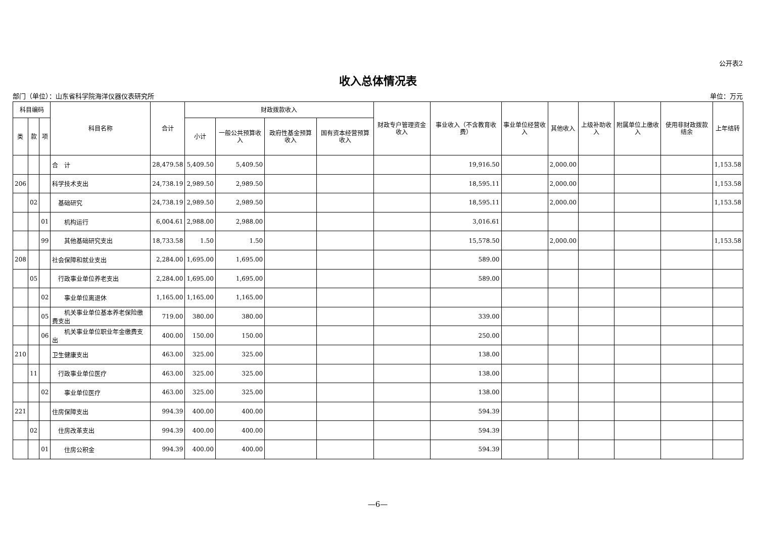公开表2
收入总体情况表
部门（单位）：山东省科学院海洋仪器仪表研究所 单位：万元
| 科目编码 | | | 科目名称 | 合计 | 财政拨款收入 | | | | 财政专户管理资金收入 | 事业收入（不含教育收费） | 事业单位经营收入 | 其他收入 | 上级补助收入 | 附属单位上缴收入 | 使用非财政拨款结余 | 上年结转 |
| --- | --- | --- | --- | --- | --- | --- | --- | --- | --- | --- | --- | --- | --- | --- | --- | --- |
| 类 | 款 | 项 | | | 小计 | 一般公共预算收入 | 政府性基金预算收入 | 国有资本经营预算收入 | | | | | | | | |
| | | | 合 计 | 28,479.58 | 5,409.50 | 5,409.50 | | | | 19,916.50 | | 2,000.00 | | | | 1,153.58 |
| 206 | | | 科学技术支出 | 24,738.19 | 2,989.50 | 2,989.50 | | | | 18,595.11 | | 2,000.00 | | | | 1,153.58 |
| | 02 | | 基础研究 | 24,738.19 | 2,989.50 | 2,989.50 | | | | 18,595.11 | | 2,000.00 | | | | 1,153.58 |
| | | 01 | 机构运行 | 6,004.61 | 2,988.00 | 2,988.00 | | | | 3,016.61 | | | | | | |
| | | 99 | 其他基础研究支出 | 18,733.58 | 1.50 | 1.50 | | | | 15,578.50 | | 2,000.00 | | | | 1,153.58 |
| 208 | | | 社会保障和就业支出 | 2,284.00 | 1,695.00 | 1,695.00 | | | | 589.00 | | | | | | |
| | 05 | | 行政事业单位养老支出 | 2,284.00 | 1,695.00 | 1,695.00 | | | | 589.00 | | | | | | |
| | | 02 | 事业单位离退休 | 1,165.00 | 1,165.00 | 1,165.00 | | | | | | | | | | |
| | | 05 | 机关事业单位基本养老保险缴费支出 | 719.00 | 380.00 | 380.00 | | | | 339.00 | | | | | | |
| | | 06 | 机关事业单位职业年金缴费支出 | 400.00 | 150.00 | 150.00 | | | | 250.00 | | | | | | |
| 210 | | | 卫生健康支出 | 463.00 | 325.00 | 325.00 | | | | 138.00 | | | | | | |
| | 11 | | 行政事业单位医疗 | 463.00 | 325.00 | 325.00 | | | | 138.00 | | | | | | |
| | | 02 | 事业单位医疗 | 463.00 | 325.00 | 325.00 | | | | 138.00 | | | | | | |
| 221 | | | 住房保障支出 | 994.39 | 400.00 | 400.00 | | | | 594.39 | | | | | | |
| | 02 | | 住房改革支出 | 994.39 | 400.00 | 400.00 | | | | 594.39 | | | | | | |
| | | 01 | 住房公积金 | 994.39 | 400.00 | 400.00 | | | | 594.39 | | | | | | |
—6—